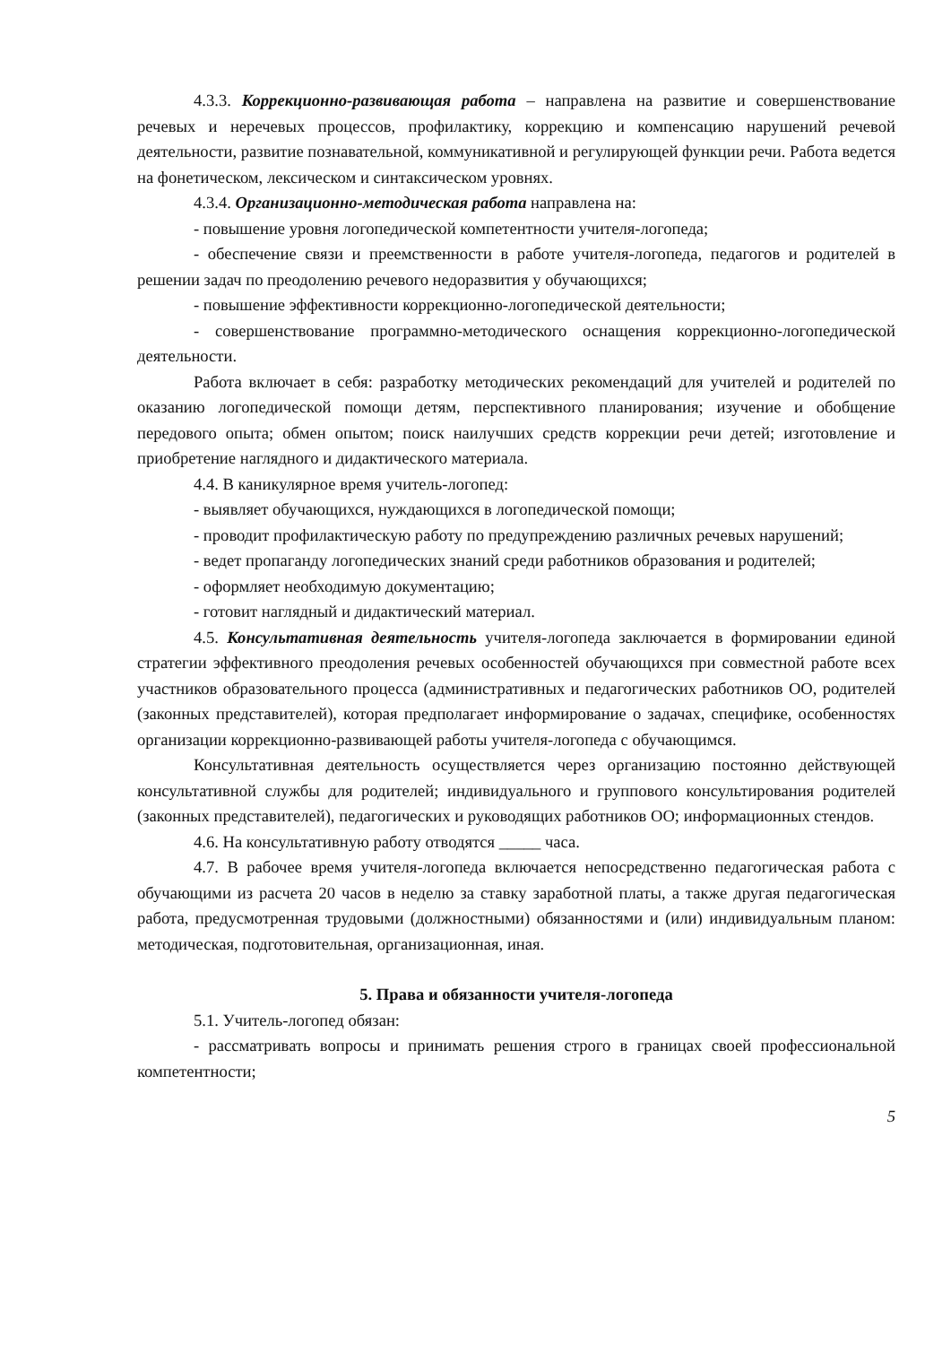4.3.3. Коррекционно-развивающая работа – направлена на развитие и совершенствование речевых и неречевых процессов, профилактику, коррекцию и компенсацию нарушений речевой деятельности, развитие познавательной, коммуникативной и регулирующей функции речи. Работа ведется на фонетическом, лексическом и синтаксическом уровнях.
4.3.4. Организационно-методическая работа направлена на:
- повышение уровня логопедической компетентности учителя-логопеда;
- обеспечение связи и преемственности в работе учителя-логопеда, педагогов и родителей в решении задач по преодолению речевого недоразвития у обучающихся;
- повышение эффективности коррекционно-логопедической деятельности;
- совершенствование программно-методического оснащения коррекционно-логопедической деятельности.
Работа включает в себя: разработку методических рекомендаций для учителей и родителей по оказанию логопедической помощи детям, перспективного планирования; изучение и обобщение передового опыта; обмен опытом; поиск наилучших средств коррекции речи детей; изготовление и приобретение наглядного и дидактического материала.
4.4. В каникулярное время учитель-логопед:
- выявляет обучающихся, нуждающихся в логопедической помощи;
- проводит профилактическую работу по предупреждению различных речевых нарушений;
- ведет пропаганду логопедических знаний среди работников образования и родителей;
- оформляет необходимую документацию;
- готовит наглядный и дидактический материал.
4.5. Консультативная деятельность учителя-логопеда заключается в формировании единой стратегии эффективного преодоления речевых особенностей обучающихся при совместной работе всех участников образовательного процесса (административных и педагогических работников ОО, родителей (законных представителей), которая предполагает информирование о задачах, специфике, особенностях организации коррекционно-развивающей работы учителя-логопеда с обучающимся.
Консультативная деятельность осуществляется через организацию постоянно действующей консультативной службы для родителей; индивидуального и группового консультирования родителей (законных представителей), педагогических и руководящих работников ОО; информационных стендов.
4.6. На консультативную работу отводятся _____ часа.
4.7. В рабочее время учителя-логопеда включается непосредственно педагогическая работа с обучающими из расчета 20 часов в неделю за ставку заработной платы, а также другая педагогическая работа, предусмотренная трудовыми (должностными) обязанностями и (или) индивидуальным планом: методическая, подготовительная, организационная, иная.
5. Права и обязанности учителя-логопеда
5.1. Учитель-логопед обязан:
- рассматривать вопросы и принимать решения строго в границах своей профессиональной компетентности;
5